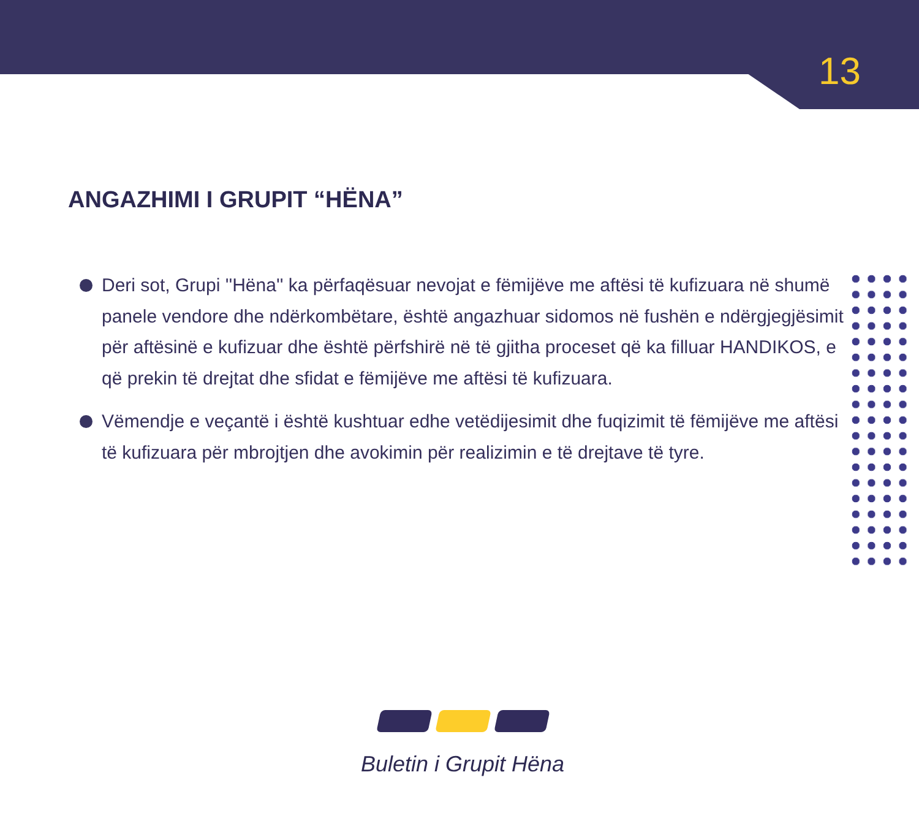13
ANGAZHIMI I GRUPIT “HËNA”
Deri sot, Grupi ''Hëna'' ka përfaqësuar nevojat e fëmijëve me aftësi të kufizuara në shumë panele vendore dhe ndërkombëtare, është angazhuar sidomos në fushën e ndërgjegjësimit për aftësinë e kufizuar dhe është përfshirë në të gjitha proceset që ka filluar HANDIKOS, e që prekin të drejtat dhe sfidat e fëmijëve me aftësi të kufizuara.
Vëmendje e veçantë i është kushtuar edhe vetëdijesimit dhe fuqizimit të fëmijëve me aftësi të kufizuara për mbrojtjen dhe avokimin për realizimin e të drejtave të tyre.
Buletin i Grupit Hëna